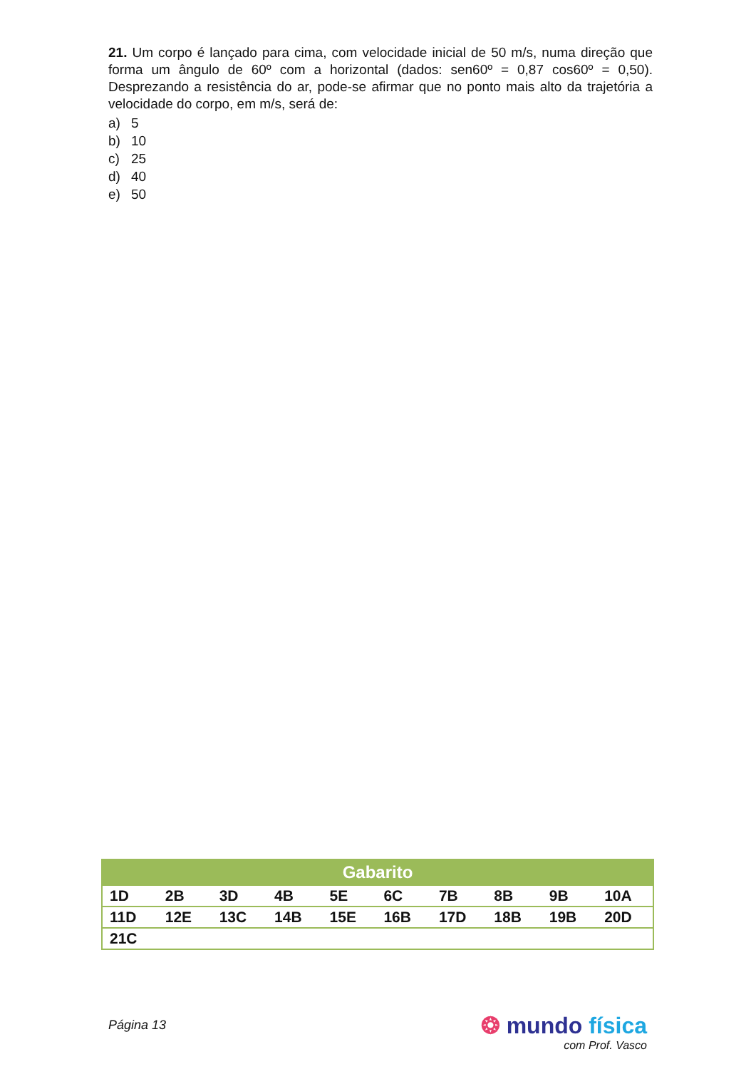21. Um corpo é lançado para cima, com velocidade inicial de 50 m/s, numa direção que forma um ângulo de 60º com a horizontal (dados: sen60º = 0,87 cos60º = 0,50). Desprezando a resistência do ar, pode-se afirmar que no ponto mais alto da trajetória a velocidade do corpo, em m/s, será de:
a) 5
b) 10
c) 25
d) 40
e) 50
| Gabarito | | | | | | | | | |
| --- | --- | --- | --- | --- | --- | --- | --- | --- | --- |
| 1D | 2B | 3D | 4B | 5E | 6C | 7B | 8B | 9B | 10A |
| 11D | 12E | 13C | 14B | 15E | 16B | 17D | 18B | 19B | 20D |
| 21C | | | | | | | | | |
Página 13
❂ mundo física
com Prof. Vasco